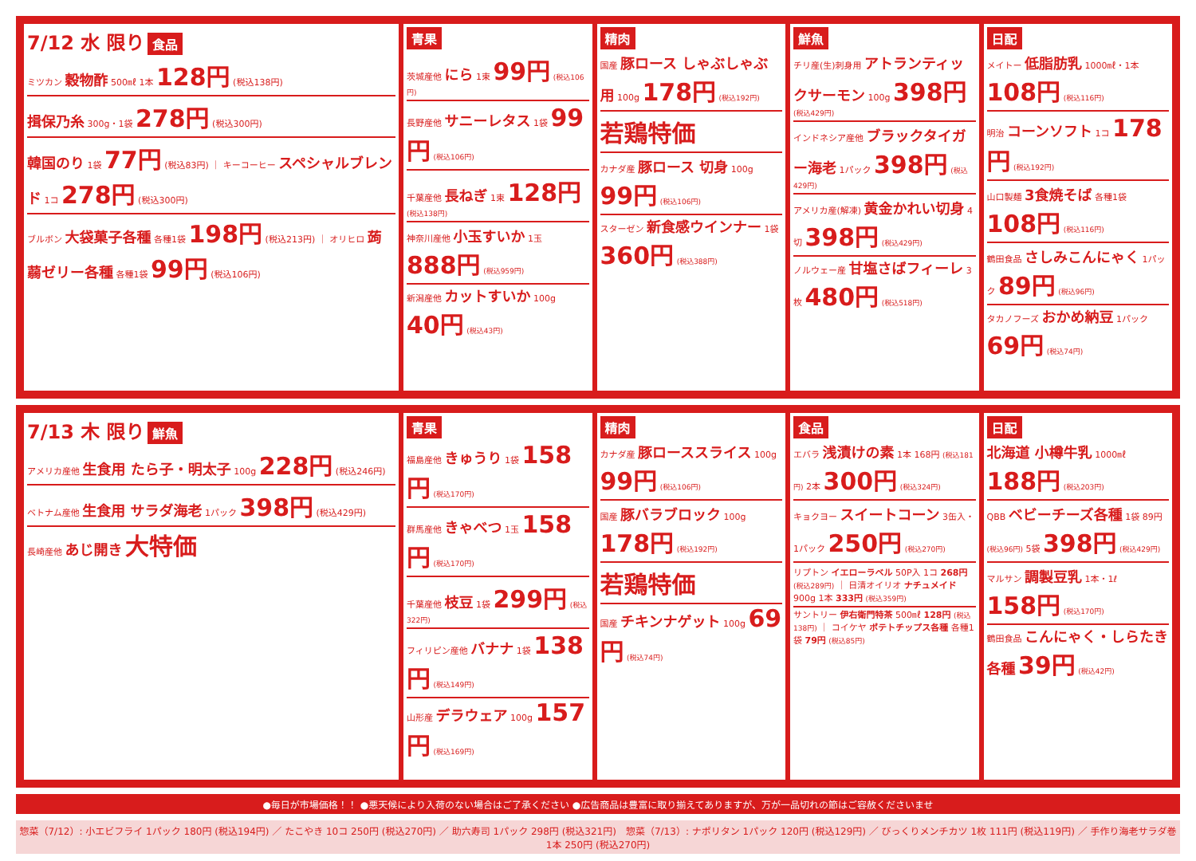7/12 水 限り 食品
ミツカン 穀物酢 500㎖ 1本 128円 (税込138円)
揖保乃糸 300g・1袋 278円 (税込300円)
韓国のり 1袋 77円 (税込83円) ｜ キーコーヒー スペシャルブレンド 1コ 278円 (税込300円)
ブルボン 大袋菓子各種 各種1袋 198円 (税込213円) ｜ オリヒロ 蒟蒻ゼリー各種 各種1袋 99円 (税込106円)
青果
茨城産他 にら 1束 99円 (税込106円)
長野産他 サニーレタス 1袋 99円 (税込106円)
千葉産他 長ねぎ 1束 128円 (税込138円)
神奈川産他 小玉すいか 1玉 888円 (税込959円)
新潟産他 カットすいか 100g 40円 (税込43円)
精肉
国産 豚ロース しゃぶしゃぶ用 100g 178円 (税込192円)
若鶏特価
カナダ産 豚ロース 切身 100g 99円 (税込106円)
スターゼン 新食感ウインナー 1袋 360円 (税込388円)
鮮魚
チリ産(生)刺身用 アトランティックサーモン 100g 398円 (税込429円)
インドネシア産他 ブラックタイガー海老 1パック 398円 (税込429円)
アメリカ産(解凍) 黄金かれい切身 4切 398円 (税込429円)
ノルウェー産 甘塩さばフィーレ 3枚 480円 (税込518円)
日配
メイトー 低脂肪乳 1000㎖・1本 108円 (税込116円)
明治 コーンソフト 1コ 178円 (税込192円)
山口製麺 3食焼そば 各種1袋 108円 (税込116円)
鶴田食品 さしみこんにゃく 1パック 89円 (税込96円)
タカノフーズ おかめ納豆 1パック 69円 (税込74円)
7/13 木 限り 鮮魚
アメリカ産他 生食用 たら子・明太子 100g 228円 (税込246円)
ベトナム産他 生食用 サラダ海老 1パック 398円 (税込429円)
長崎産他 あじ開き 大特価
青果
福島産他 きゅうり 1袋 158円 (税込170円)
群馬産他 きゃべつ 1玉 158円 (税込170円)
千葉産他 枝豆 1袋 299円 (税込322円)
フィリピン産他 バナナ 1袋 138円 (税込149円)
山形産 デラウェア 100g 157円 (税込169円)
精肉
カナダ産 豚ローススライス 100g 99円 (税込106円)
国産 豚バラブロック 100g 178円 (税込192円)
若鶏特価
国産 チキンナゲット 100g 69円 (税込74円)
食品
エバラ 浅漬けの素 1本 168円 (税込181円) 2本 300円 (税込324円)
キョクヨー スイートコーン 3缶入・1パック 250円 (税込270円)
リプトン イエローラベル 50P入 1コ 268円 (税込289円) ｜ 日清オイリオ ナチュメイド 900g 1本 333円 (税込359円)
サントリー 伊右衛門特茶 500㎖ 128円 (税込138円) ｜ コイケヤ ポテトチップス各種 各種1袋 79円 (税込85円)
日配
北海道 小樽牛乳 1000㎖ 188円 (税込203円)
QBB ベビーチーズ各種 1袋 89円 (税込96円) 5袋 398円 (税込429円)
マルサン 調製豆乳 1本・1ℓ 158円 (税込170円)
鶴田食品 こんにゃく・しらたき各種 39円 (税込42円)
●毎日が市場価格！！ ●悪天候により入荷のない場合はご了承ください ●広告商品は豊富に取り揃えてありますが、万が一品切れの節はご容赦くださいませ
惣菜（7/12）: 小エビフライ 1パック 180円 (税込194円) ／ たこやき 10コ 250円 (税込270円) ／ 助六寿司 1パック 298円 (税込321円)　惣菜（7/13）: ナポリタン 1パック 120円 (税込129円) ／ びっくりメンチカツ 1枚 111円 (税込119円) ／ 手作り海老サラダ巻 1本 250円 (税込270円)